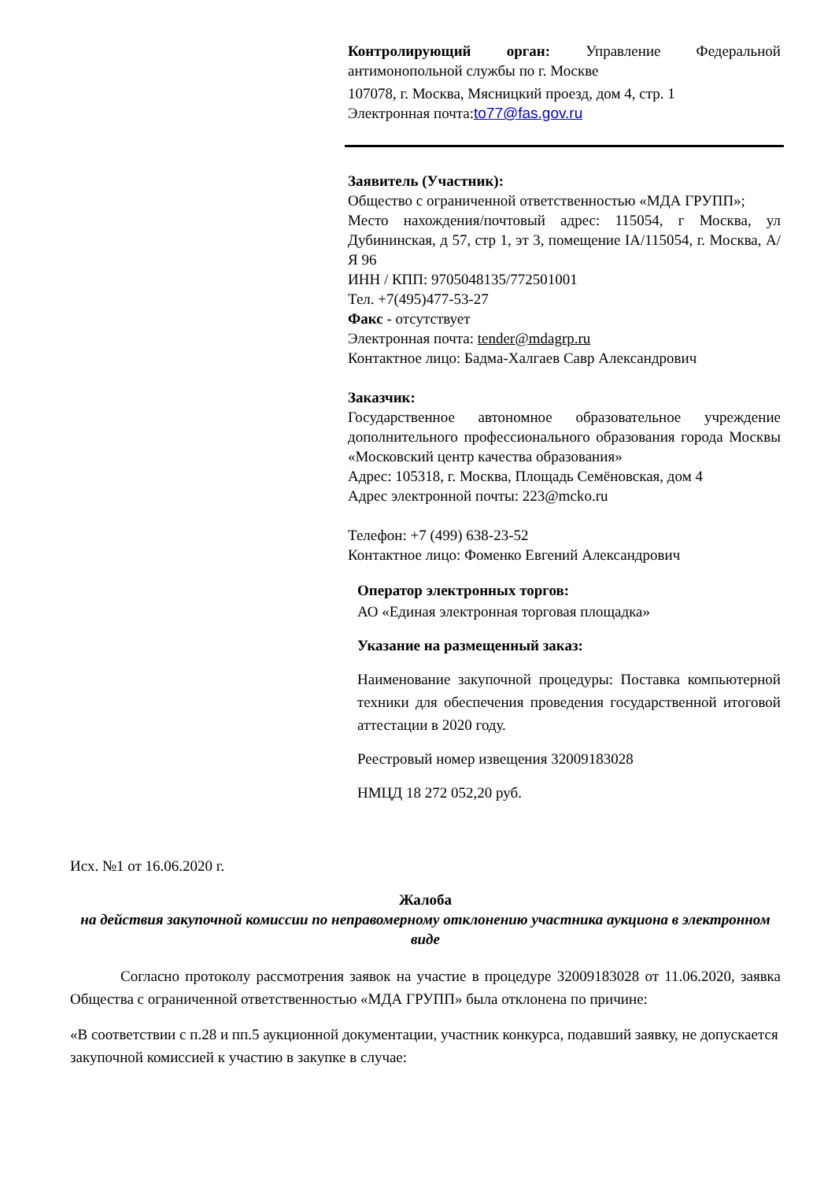Контролирующий орган: Управление Федеральной антимонопольной службы по г. Москве
107078, г. Москва, Мясницкий проезд, дом 4, стр. 1
Электронная почта:to77@fas.gov.ru
Заявитель (Участник):
Общество с ограниченной ответственностью «МДА ГРУПП»;
Место нахождения/почтовый адрес: 115054, г Москва, ул Дубининская, д 57, стр 1, эт 3, помещение IA/115054, г. Москва, А/Я 96
ИНН / КПП: 9705048135/772501001
Тел. +7(495)477-53-27
Факс - отсутствует
Электронная почта: tender@mdagrp.ru
Контактное лицо: Бадма-Халгаев Савр Александрович
Заказчик:
Государственное автономное образовательное учреждение дополнительного профессионального образования города Москвы «Московский центр качества образования»
Адрес: 105318, г. Москва, Площадь Семёновская, дом 4
Адрес электронной почты: 223@mcko.ru
Телефон: +7 (499) 638-23-52
Контактное лицо: Фоменко Евгений Александрович
Оператор электронных торгов:
АО «Единая электронная торговая площадка»
Указание на размещенный заказ:
Наименование закупочной процедуры: Поставка компьютерной техники для обеспечения проведения государственной итоговой аттестации в 2020 году.
Реестровый номер извещения 32009183028
НМЦД 18 272 052,20 руб.
Исх. №1 от 16.06.2020 г.
Жалоба
на действия закупочной комиссии по неправомерному отклонению участника аукциона в электронном виде
Согласно протоколу рассмотрения заявок на участие в процедуре 32009183028 от 11.06.2020, заявка Общества с ограниченной ответственностью «МДА ГРУПП» была отклонена по причине:
«В соответствии с п.28 и пп.5 аукционной документации, участник конкурса, подавший заявку, не допускается закупочной комиссией к участию в закупке в случае: